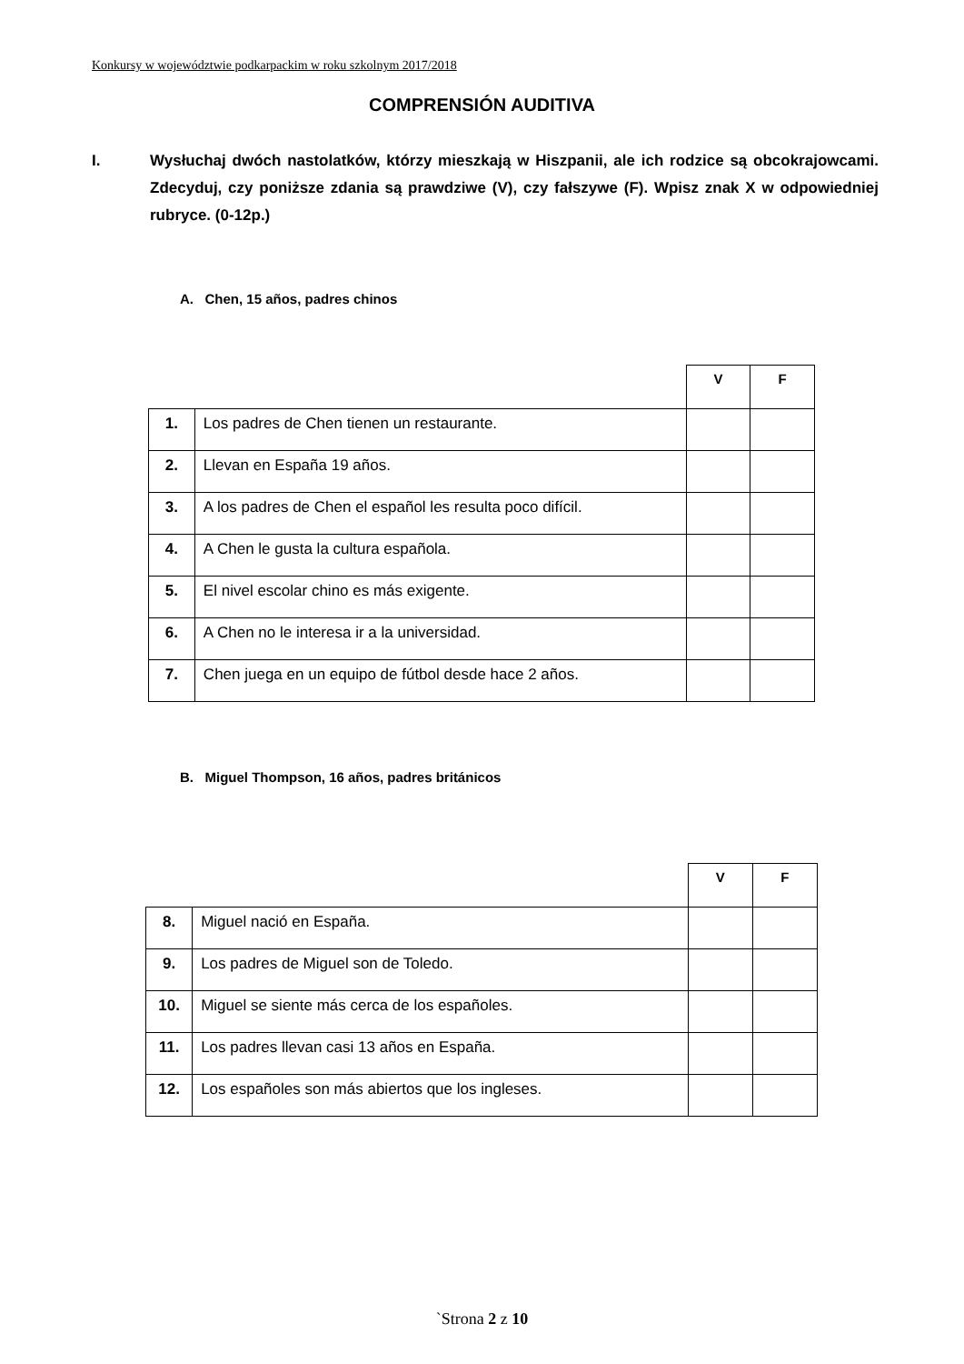Konkursy w województwie podkarpackim w roku szkolnym 2017/2018
COMPRENSIÓN AUDITIVA
I. Wysłuchaj dwóch nastolatków, którzy mieszkają w Hiszpanii, ale ich rodzice są obcokrajowcami. Zdecyduj, czy poniższe zdania są prawdziwe (V), czy fałszywe (F). Wpisz znak X w odpowiedniej rubryce. (0-12p.)
A. Chen, 15 años, padres chinos
| | | V | F |
| 1. | Los padres de Chen tienen un restaurante. | | |
| 2. | Llevan en España 19 años. | | |
| 3. | A los padres de Chen el español les resulta poco difícil. | | |
| 4. | A Chen le gusta la cultura española. | | |
| 5. | El nivel escolar chino es más exigente. | | |
| 6. | A Chen no le interesa ir a la universidad. | | |
| 7. | Chen juega en un equipo de fútbol desde hace 2 años. | | |
B. Miguel Thompson, 16 años, padres británicos
| | | V | F |
| 8. | Miguel nació en España. | | |
| 9. | Los padres de Miguel son de Toledo. | | |
| 10. | Miguel se siente más cerca de los españoles. | | |
| 11. | Los padres llevan casi 13 años en España. | | |
| 12. | Los españoles son más abiertos que los ingleses. | | |
`Strona 2 z 10